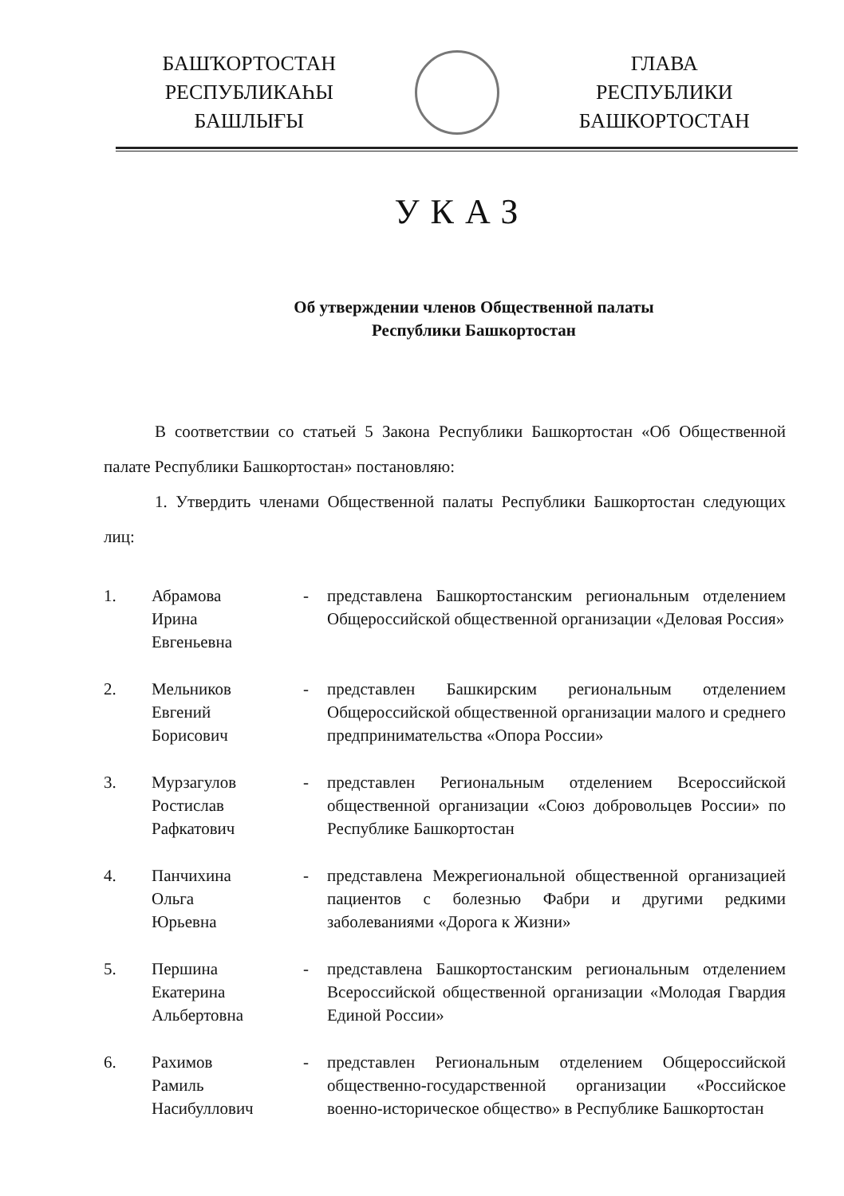БАШҠОРТОСТАН
РЕСПУБЛИКАҺЫ
БАШЛЫҒЫ
ГЛАВА
РЕСПУБЛИКИ
БАШКОРТОСТАН
УКАЗ
Об утверждении членов Общественной палаты
Республики Башкортостан
В соответствии со статьей 5 Закона Республики Башкортостан «Об Общественной палате Республики Башкортостан» постановляю:
1. Утвердить членами Общественной палаты Республики Башкортостан следующих лиц:
| 1. | Абрамова Ирина Евгеньевна | - | представлена Башкортостанским региональным отделением Общероссийской общественной организации «Деловая Россия» |
| 2. | Мельников Евгений Борисович | - | представлен Башкирским региональным отделением Общероссийской общественной организации малого и среднего предпринимательства «Опора России» |
| 3. | Мурзагулов Ростислав Рафкатович | - | представлен Региональным отделением Всероссийской общественной организации «Союз добровольцев России» по Республике Башкортостан |
| 4. | Панчихина Ольга Юрьевна | - | представлена Межрегиональной общественной организацией пациентов с болезнью Фабри и другими редкими заболеваниями «Дорога к Жизни» |
| 5. | Першина Екатерина Альбертовна | - | представлена Башкортостанским региональным отделением Всероссийской общественной организации «Молодая Гвардия Единой России» |
| 6. | Рахимов Рамиль Насибуллович | - | представлен Региональным отделением Общероссийской общественно-государственной организации «Российское военно-историческое общество» в Республике Башкортостан |